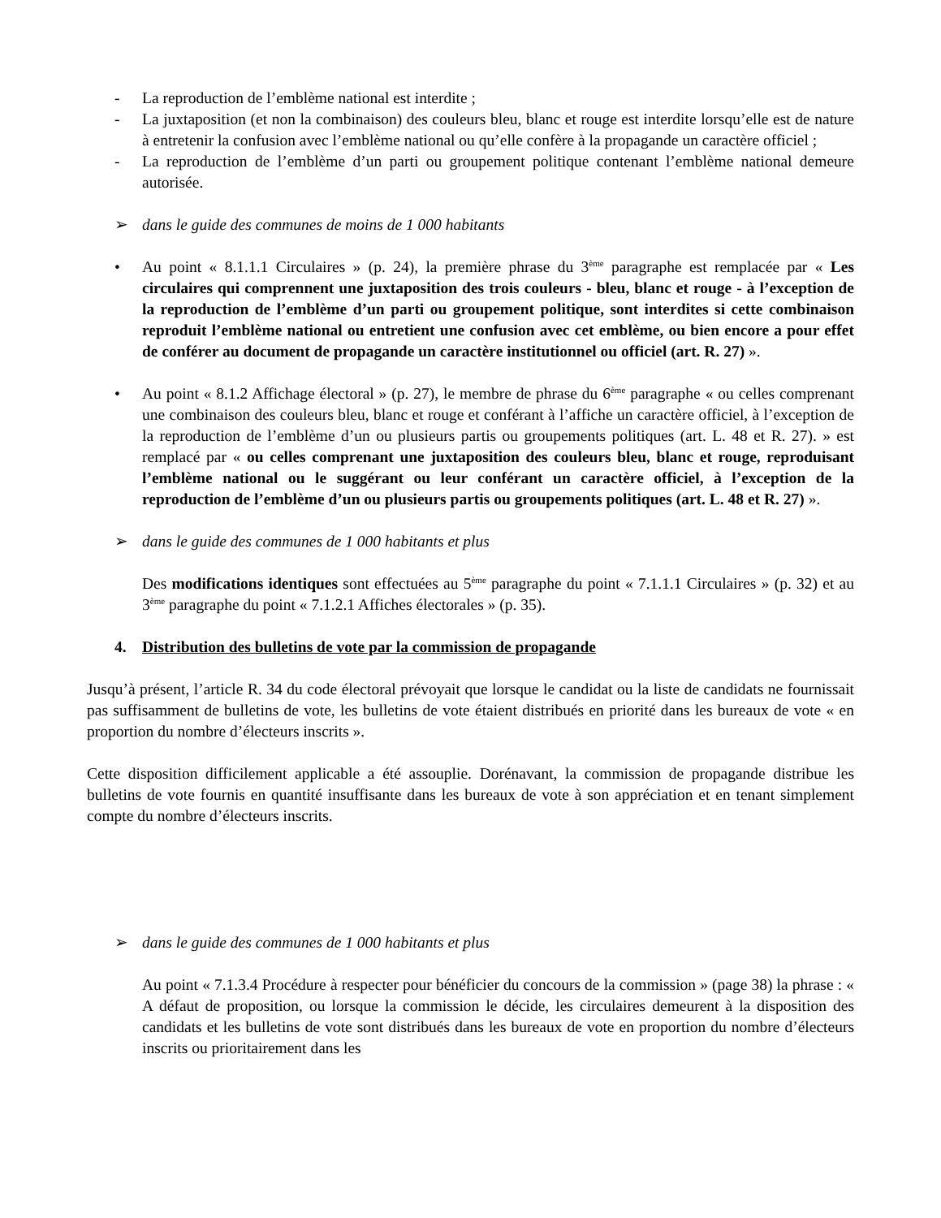- La reproduction de l’emblème national est interdite ;
- La juxtaposition (et non la combinaison) des couleurs bleu, blanc et rouge est interdite lorsqu’elle est de nature à entretenir la confusion avec l’emblème national ou qu’elle confère à la propagande un caractère officiel ;
- La reproduction de l’emblème d’un parti ou groupement politique contenant l’emblème national demeure autorisée.
➢ dans le guide des communes de moins de 1 000 habitants
• Au point « 8.1.1.1 Circulaires » (p. 24), la première phrase du 3<sup>ème</sup> paragraphe est remplacée par « Les circulaires qui comprennent une juxtaposition des trois couleurs - bleu, blanc et rouge - à l’exception de la reproduction de l’emblème d’un parti ou groupement politique, sont interdites si cette combinaison reproduit l’emblème national ou entretient une confusion avec cet emblème, ou bien encore a pour effet de conférer au document de propagande un caractère institutionnel ou officiel (art. R. 27) ».
• Au point « 8.1.2 Affichage électoral » (p. 27), le membre de phrase du 6<sup>ème</sup> paragraphe « ou celles comprenant une combinaison des couleurs bleu, blanc et rouge et conférant à l’affiche un caractère officiel, à l’exception de la reproduction de l’emblème d’un ou plusieurs partis ou groupements politiques (art. L. 48 et R. 27). » est remplacé par « ou celles comprenant une juxtaposition des couleurs bleu, blanc et rouge, reproduisant l’emblème national ou le suggérant ou leur conférant un caractère officiel, à l’exception de la reproduction de l’emblème d’un ou plusieurs partis ou groupements politiques (art. L. 48 et R. 27) ».
➢ dans le guide des communes de 1 000 habitants et plus
Des modifications identiques sont effectuées au 5<sup>ème</sup> paragraphe du point « 7.1.1.1 Circulaires » (p. 32) et au 3<sup>ème</sup> paragraphe du point « 7.1.2.1 Affiches électorales » (p. 35).
4. Distribution des bulletins de vote par la commission de propagande
Jusqu’à présent, l’article R. 34 du code électoral prévoyait que lorsque le candidat ou la liste de candidats ne fournissait pas suffisamment de bulletins de vote, les bulletins de vote étaient distribués en priorité dans les bureaux de vote « en proportion du nombre d’électeurs inscrits ».
Cette disposition difficilement applicable a été assouplie. Dorénavant, la commission de propagande distribue les bulletins de vote fournis en quantité insuffisante dans les bureaux de vote à son appréciation et en tenant simplement compte du nombre d’électeurs inscrits.
➢ dans le guide des communes de 1 000 habitants et plus
Au point « 7.1.3.4 Procédure à respecter pour bénéficier du concours de la commission » (page 38) la phrase : « A défaut de proposition, ou lorsque la commission le décide, les circulaires demeurent à la disposition des candidats et les bulletins de vote sont distribués dans les bureaux de vote en proportion du nombre d’électeurs inscrits ou prioritairement dans les